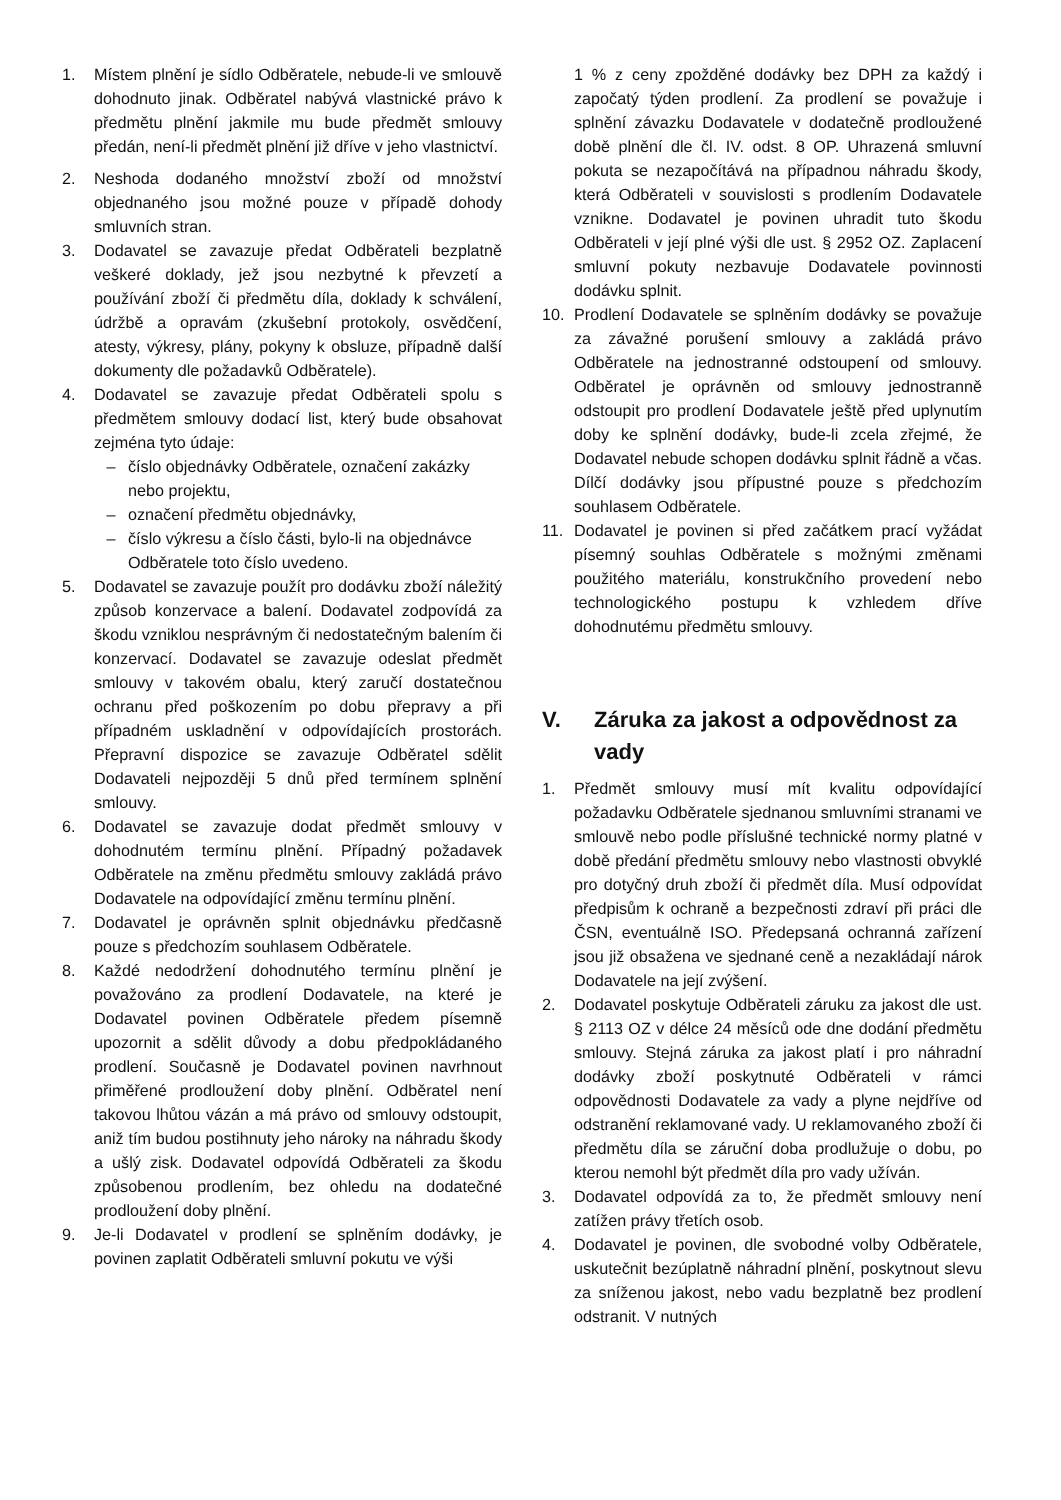1. Místem plnění je sídlo Odběratele, nebude-li ve smlouvě dohodnuto jinak. Odběratel nabývá vlastnické právo k předmětu plnění jakmile mu bude předmět smlouvy předán, není-li předmět plnění již dříve v jeho vlastnictví.
2. Neshoda dodaného množství zboží od množství objednaného jsou možné pouze v případě dohody smluvních stran.
3. Dodavatel se zavazuje předat Odběrateli bezplatně veškeré doklady, jež jsou nezbytné k převzetí a používání zboží či předmětu díla, doklady k schválení, údržbě a opravám (zkušební protokoly, osvědčení, atesty, výkresy, plány, pokyny k obsluze, případně další dokumenty dle požadavků Odběratele).
4. Dodavatel se zavazuje předat Odběrateli spolu s předmětem smlouvy dodací list, který bude obsahovat zejména tyto údaje:
– číslo objednávky Odběratele, označení zakázky nebo projektu,
– označení předmětu objednávky,
– číslo výkresu a číslo části, bylo-li na objednávce Odběratele toto číslo uvedeno.
5. Dodavatel se zavazuje použít pro dodávku zboží náležitý způsob konzervace a balení. Dodavatel zodpovídá za škodu vzniklou nesprávným či nedostatečným balením či konzervací. Dodavatel se zavazuje odeslat předmět smlouvy v takovém obalu, který zaručí dostatečnou ochranu před poškozením po dobu přepravy a při případném uskladnění v odpovídajících prostorách. Přepravní dispozice se zavazuje Odběratel sdělit Dodavateli nejpozději 5 dnů před termínem splnění smlouvy.
6. Dodavatel se zavazuje dodat předmět smlouvy v dohodnutém termínu plnění. Případný požadavek Odběratele na změnu předmětu smlouvy zakládá právo Dodavatele na odpovídající změnu termínu plnění.
7. Dodavatel je oprávněn splnit objednávku předčasně pouze s předchozím souhlasem Odběratele.
8. Každé nedodržení dohodnutého termínu plnění je považováno za prodlení Dodavatele, na které je Dodavatel povinen Odběratele předem písemně upozornit a sdělit důvody a dobu předpokládaného prodlení. Současně je Dodavatel povinen navrhnout přiměřené prodloužení doby plnění. Odběratel není takovou lhůtou vázán a má právo od smlouvy odstoupit, aniž tím budou postihnuty jeho nároky na náhradu škody a ušlý zisk. Dodavatel odpovídá Odběrateli za škodu způsobenou prodlením, bez ohledu na dodatečné prodloužení doby plnění.
9. Je-li Dodavatel v prodlení se splněním dodávky, je povinen zaplatit Odběrateli smluvní pokutu ve výši
1 % z ceny zpožděné dodávky bez DPH za každý i započatý týden prodlení. Za prodlení se považuje i splnění závazku Dodavatele v dodatečně prodloužené době plnění dle čl. IV. odst. 8 OP. Uhrazená smluvní pokuta se nezapočítává na případnou náhradu škody, která Odběrateli v souvislosti s prodlením Dodavatele vznikne. Dodavatel je povinen uhradit tuto škodu Odběrateli v její plné výši dle ust. § 2952 OZ. Zaplacení smluvní pokuty nezbavuje Dodavatele povinnosti dodávku splnit.
10. Prodlení Dodavatele se splněním dodávky se považuje za závažné porušení smlouvy a zakládá právo Odběratele na jednostranné odstoupení od smlouvy. Odběratel je oprávněn od smlouvy jednostranně odstoupit pro prodlení Dodavatele ještě před uplynutím doby ke splnění dodávky, bude-li zcela zřejmé, že Dodavatel nebude schopen dodávku splnit řádně a včas. Dílčí dodávky jsou přípustné pouze s předchozím souhlasem Odběratele.
11. Dodavatel je povinen si před začátkem prací vyžádat písemný souhlas Odběratele s možnými změnami použitého materiálu, konstrukčního provedení nebo technologického postupu k vzhledem dříve dohodnutému předmětu smlouvy.
V. Záruka za jakost a odpovědnost za vady
1. Předmět smlouvy musí mít kvalitu odpovídající požadavku Odběratele sjednanou smluvními stranami ve smlouvě nebo podle příslušné technické normy platné v době předání předmětu smlouvy nebo vlastnosti obvyklé pro dotyčný druh zboží či předmět díla. Musí odpovídat předpisům k ochraně a bezpečnosti zdraví při práci dle ČSN, eventuálně ISO. Předepsaná ochranná zařízení jsou již obsažena ve sjednané ceně a nezakládají nárok Dodavatele na její zvýšení.
2. Dodavatel poskytuje Odběrateli záruku za jakost dle ust. § 2113 OZ v délce 24 měsíců ode dne dodání předmětu smlouvy. Stejná záruka za jakost platí i pro náhradní dodávky zboží poskytnuté Odběrateli v rámci odpovědnosti Dodavatele za vady a plyne nejdříve od odstranění reklamované vady. U reklamovaného zboží či předmětu díla se záruční doba prodlužuje o dobu, po kterou nemohl být předmět díla pro vady užíván.
3. Dodavatel odpovídá za to, že předmět smlouvy není zatížen právy třetích osob.
4. Dodavatel je povinen, dle svobodné volby Odběratele, uskutečnit bezúplatně náhradní plnění, poskytnout slevu za sníženou jakost, nebo vadu bezplatně bez prodlení odstranit. V nutných